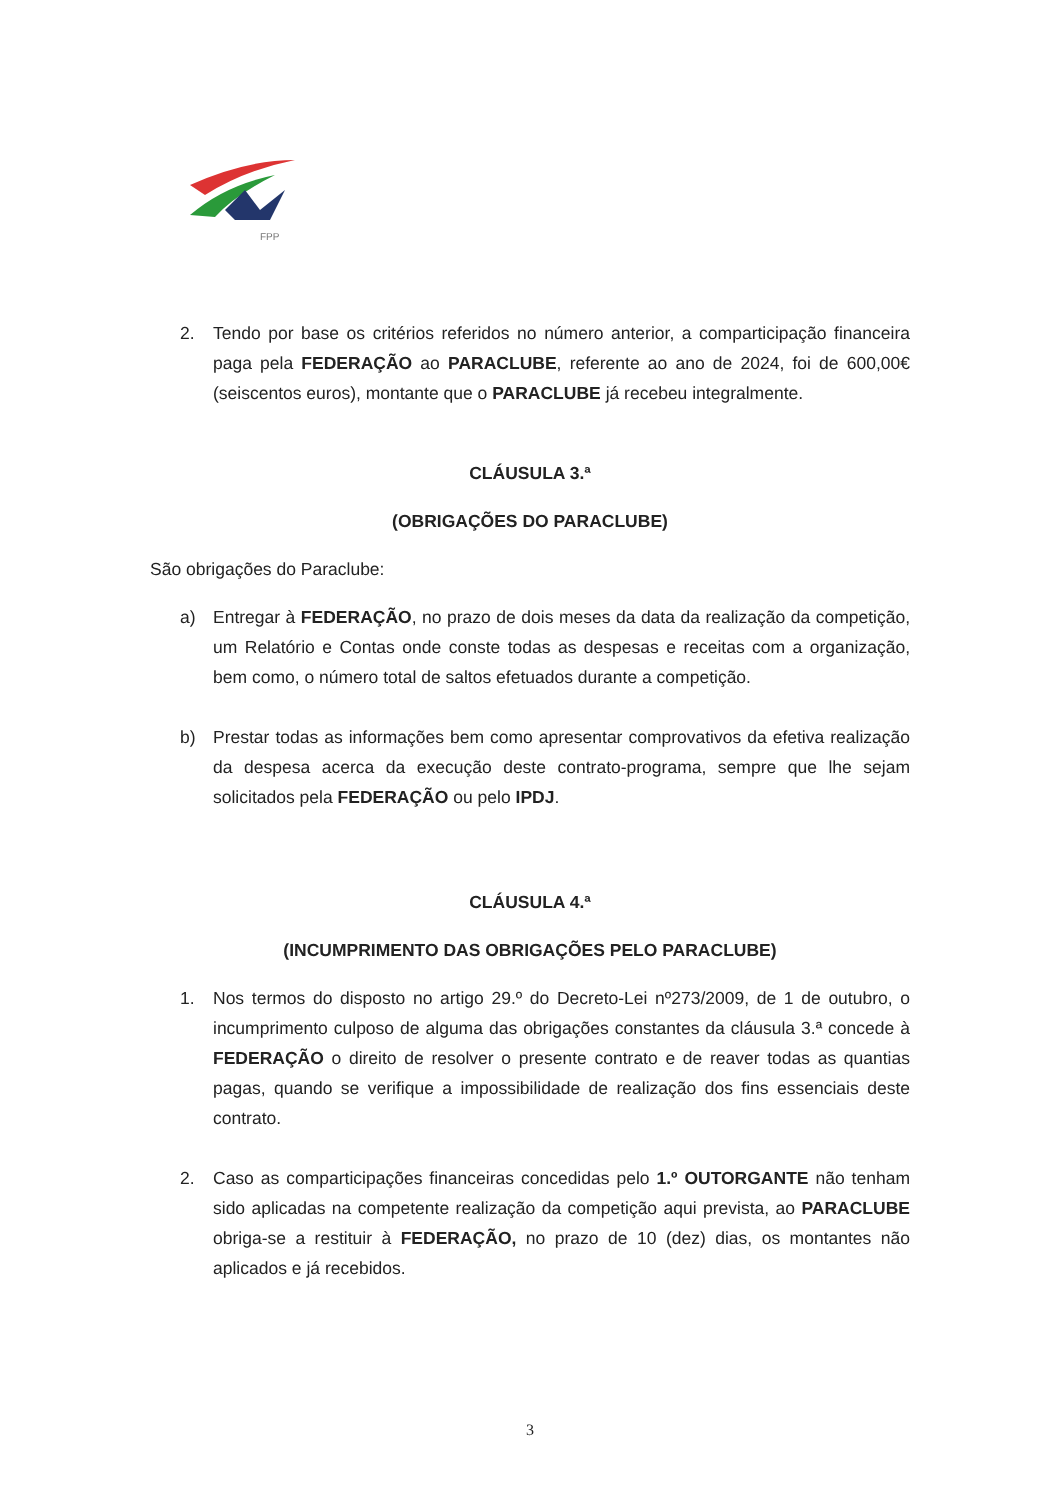FPP
2. Tendo por base os critérios referidos no número anterior, a comparticipação financeira paga pela FEDERAÇÃO ao PARACLUBE, referente ao ano de 2024, foi de 600,00€ (seiscentos euros), montante que o PARACLUBE já recebeu integralmente.
CLÁUSULA 3.ª
(OBRIGAÇÕES DO PARACLUBE)
São obrigações do Paraclube:
a) Entregar à FEDERAÇÃO, no prazo de dois meses da data da realização da competição, um Relatório e Contas onde conste todas as despesas e receitas com a organização, bem como, o número total de saltos efetuados durante a competição.
b) Prestar todas as informações bem como apresentar comprovativos da efetiva realização da despesa acerca da execução deste contrato-programa, sempre que lhe sejam solicitados pela FEDERAÇÃO ou pelo IPDJ.
CLÁUSULA 4.ª
(INCUMPRIMENTO DAS OBRIGAÇÕES PELO PARACLUBE)
1. Nos termos do disposto no artigo 29.º do Decreto-Lei nº273/2009, de 1 de outubro, o incumprimento culposo de alguma das obrigações constantes da cláusula 3.ª concede à FEDERAÇÃO o direito de resolver o presente contrato e de reaver todas as quantias pagas, quando se verifique a impossibilidade de realização dos fins essenciais deste contrato.
2. Caso as comparticipações financeiras concedidas pelo 1.º OUTORGANTE não tenham sido aplicadas na competente realização da competição aqui prevista, ao PARACLUBE obriga-se a restituir à FEDERAÇÃO, no prazo de 10 (dez) dias, os montantes não aplicados e já recebidos.
3